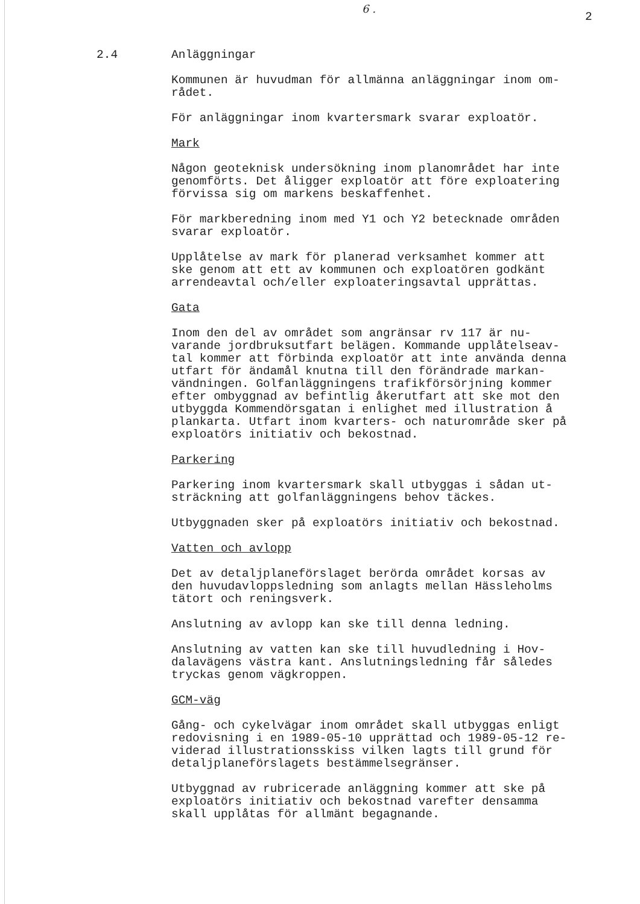6 .
2
2.4 Anläggningar
Kommunen är huvudman för allmänna anläggningar inom om- rådet.
För anläggningar inom kvartersmark svarar exploatör.
Mark
Någon geoteknisk undersökning inom planområdet har inte genomförts. Det åligger exploatör att före exploatering förvissa sig om markens beskaffenhet.
För markberedning inom med Y1 och Y2 betecknade områden svarar exploatör.
Upplåtelse av mark för planerad verksamhet kommer att ske genom att ett av kommunen och exploatören godkänt arrendeavtal och/eller exploateringsavtal upprättas.
Gata
Inom den del av området som angränsar rv 117 är nu- varande jordbruksutfart belägen. Kommande upplåtelseav- tal kommer att förbinda exploatör att inte använda denna utfart för ändamål knutna till den förändrade markan- vändningen. Golfanläggningens trafikförsörjning kommer efter ombyggnad av befintlig åkerutfart att ske mot den utbyggda Kommendörsgatan i enlighet med illustration å plankarta. Utfart inom kvarters- och naturområde sker på exploatörs initiativ och bekostnad.
Parkering
Parkering inom kvartersmark skall utbyggas i sådan ut- sträckning att golfanläggningens behov täckes.
Utbyggnaden sker på exploatörs initiativ och bekostnad.
Vatten och avlopp
Det av detaljplaneförslaget berörda området korsas av den huvudavloppsledning som anlagts mellan Hässleholms tätort och reningsverk.
Anslutning av avlopp kan ske till denna ledning.
Anslutning av vatten kan ske till huvudledning i Hov- dalavägens västra kant. Anslutningsledning får således tryckas genom vägkroppen.
GCM-väg
Gång- och cykelvägar inom området skall utbyggas enligt redovisning i en 1989-05-10 upprättad och 1989-05-12 re- viderad illustrationsskiss vilken lagts till grund för detaljplaneförslagets bestämmelsegränser.
Utbyggnad av rubricerade anläggning kommer att ske på exploatörs initiativ och bekostnad varefter densamma skall upplåtas för allmänt begagnande.